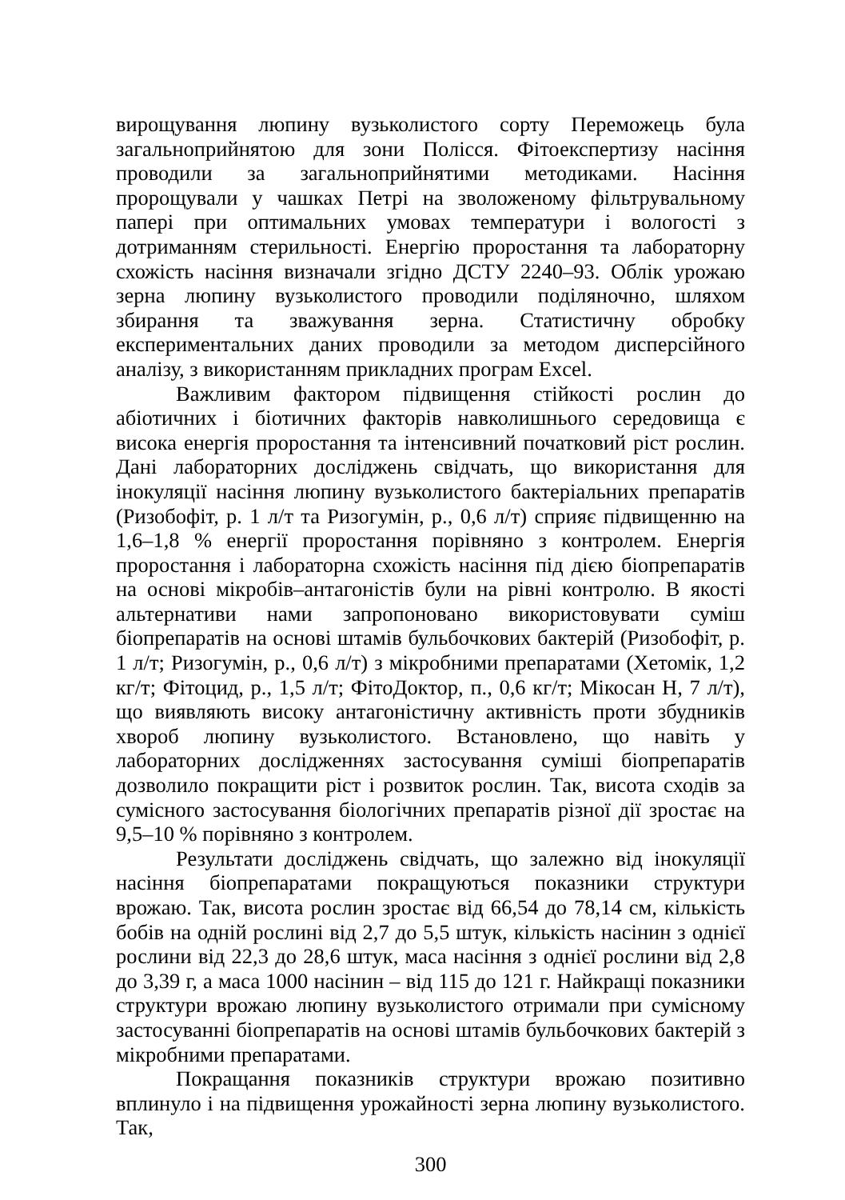вирощування люпину вузьколистого сорту Переможець була загальноприйнятою для зони Полісся. Фітоекспертизу насіння проводили за загальноприйнятими методиками. Насіння пророщували у чашках Петрі на зволоженому фільтрувальному папері при оптимальних умовах температури і вологості з дотриманням стерильності. Енергію проростання та лабораторну схожість насіння визначали згідно ДСТУ 2240–93. Облік урожаю зерна люпину вузьколистого проводили поділяночно, шляхом збирання та зважування зерна. Статистичну обробку експериментальних даних проводили за методом дисперсійного аналізу, з використанням прикладних програм Excel.
Важливим фактором підвищення стійкості рослин до абіотичних і біотичних факторів навколишнього середовища є висока енергія проростання та інтенсивний початковий ріст рослин. Дані лабораторних досліджень свідчать, що використання для інокуляції насіння люпину вузьколистого бактеріальних препаратів (Ризобофіт, р. 1 л/т та Ризогумін, р., 0,6 л/т) сприяє підвищенню на 1,6–1,8 % енергії проростання порівняно з контролем. Енергія проростання і лабораторна схожість насіння під дією біопрепаратів на основі мікробів–антагоністів були на рівні контролю. В якості альтернативи нами запропоновано використовувати суміш біопрепаратів на основі штамів бульбочкових бактерій (Ризобофіт, р. 1 л/т; Ризогумін, р., 0,6 л/т) з мікробними препаратами (Хетомік, 1,2 кг/т; Фітоцид, р., 1,5 л/т; ФітоДоктор, п., 0,6 кг/т; Мікосан Н, 7 л/т), що виявляють високу антагоністичну активність проти збудників хвороб люпину вузьколистого. Встановлено, що навіть у лабораторних дослідженнях застосування суміші біопрепаратів дозволило покращити ріст і розвиток рослин. Так, висота сходів за сумісного застосування біологічних препаратів різної дії зростає на 9,5–10 % порівняно з контролем.
Результати досліджень свідчать, що залежно від інокуляції насіння біопрепаратами покращуються показники структури врожаю. Так, висота рослин зростає від 66,54 до 78,14 см, кількість бобів на одній рослині від 2,7 до 5,5 штук, кількість насінин з однієї рослини від 22,3 до 28,6 штук, маса насіння з однієї рослини від 2,8 до 3,39 г, а маса 1000 насінин – від 115 до 121 г. Найкращі показники структури врожаю люпину вузьколистого отримали при сумісному застосуванні біопрепаратів на основі штамів бульбочкових бактерій з мікробними препаратами.
Покращання показників структури врожаю позитивно вплинуло і на підвищення урожайності зерна люпину вузьколистого. Так,
300